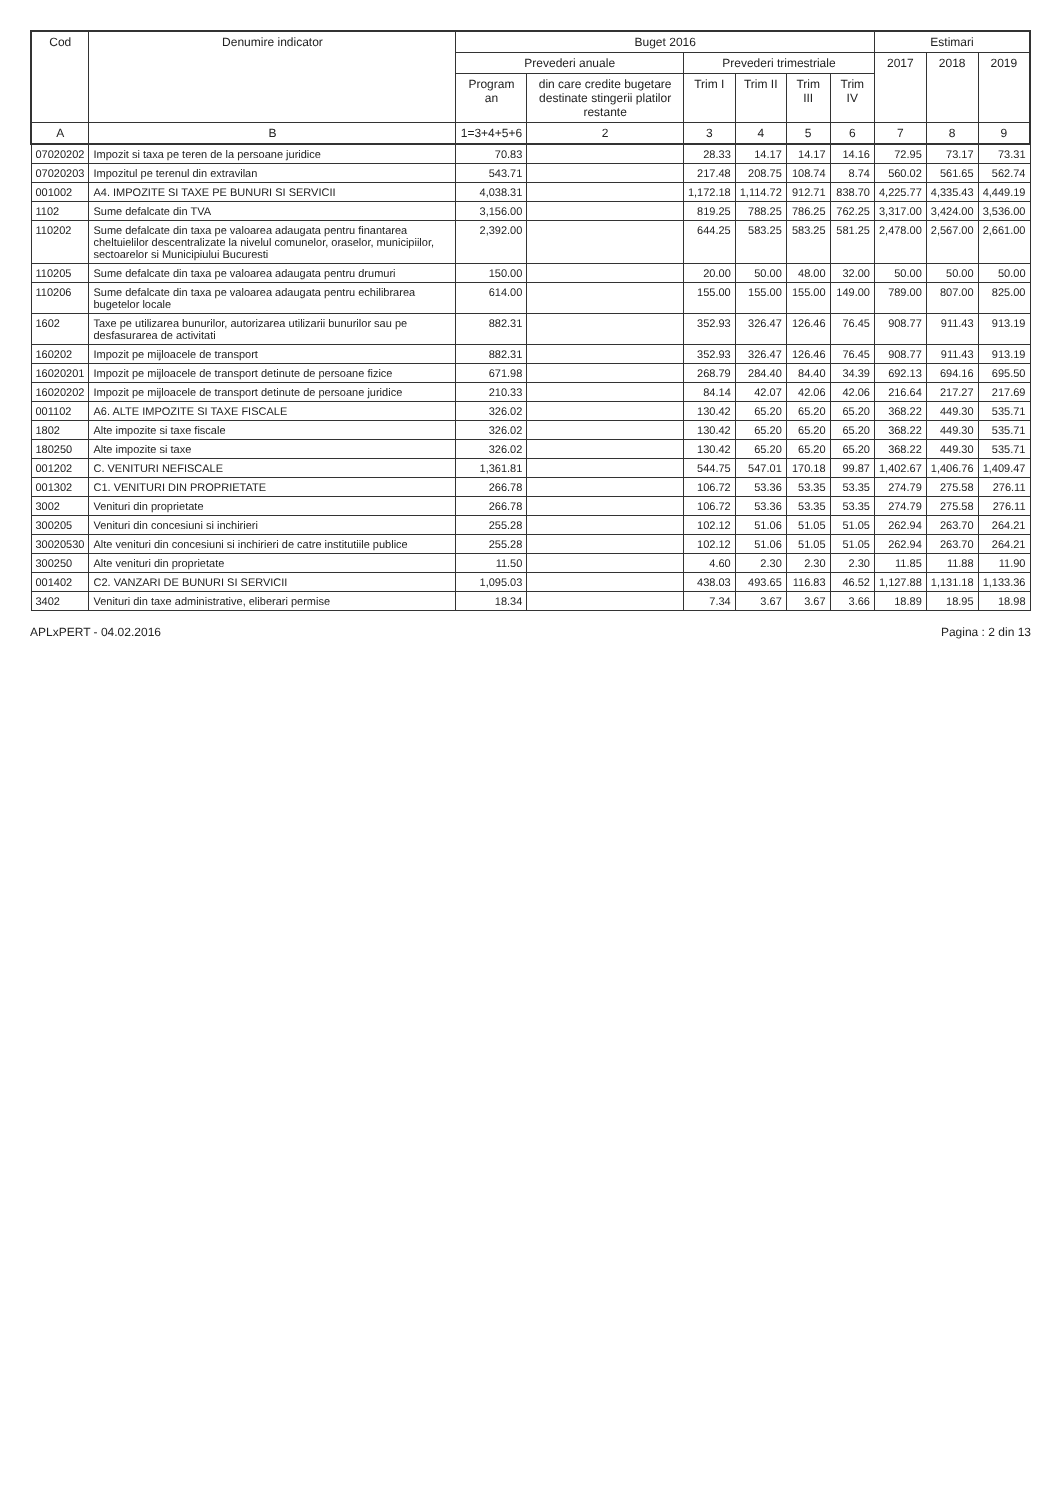| Cod | Denumire indicator | Buget 2016 | | | | | | Estimari | | |
| --- | --- | --- | --- | --- | --- | --- | --- | --- | --- | --- |
| | | Prevederi anuale | | Prevederi trimestriale | | | | 2017 | 2018 | 2019 |
| | | Program an | din care credite bugetare destinate stingerii platilor restante | Trim I | Trim II | Trim III | Trim IV | | | |
| A | B | 1=3+4+5+6 | 2 | 3 | 4 | 5 | 6 | 7 | 8 | 9 |
| 07020202 | Impozit si taxa pe teren de la persoane juridice | 70.83 | | 28.33 | 14.17 | 14.17 | 14.16 | 72.95 | 73.17 | 73.31 |
| 07020203 | Impozitul pe terenul din extravilan | 543.71 | | 217.48 | 208.75 | 108.74 | 8.74 | 560.02 | 561.65 | 562.74 |
| 001002 | A4. IMPOZITE SI TAXE PE BUNURI SI SERVICII | 4,038.31 | | 1,172.18 | 1,114.72 | 912.71 | 838.70 | 4,225.77 | 4,335.43 | 4,449.19 |
| 1102 | Sume defalcate din TVA | 3,156.00 | | 819.25 | 788.25 | 786.25 | 762.25 | 3,317.00 | 3,424.00 | 3,536.00 |
| 110202 | Sume defalcate din taxa pe valoarea adaugata pentru finantarea cheltuielilor descentralizate la nivelul comunelor, oraselor, municipiilor, sectoarelor si Municipiului Bucuresti | 2,392.00 | | 644.25 | 583.25 | 583.25 | 581.25 | 2,478.00 | 2,567.00 | 2,661.00 |
| 110205 | Sume defalcate din taxa pe valoarea adaugata pentru drumuri | 150.00 | | 20.00 | 50.00 | 48.00 | 32.00 | 50.00 | 50.00 | 50.00 |
| 110206 | Sume defalcate din taxa pe valoarea adaugata pentru echilibrarea bugetelor locale | 614.00 | | 155.00 | 155.00 | 155.00 | 149.00 | 789.00 | 807.00 | 825.00 |
| 1602 | Taxe pe utilizarea bunurilor, autorizarea utilizarii bunurilor sau pe desfasurarea de activitati | 882.31 | | 352.93 | 326.47 | 126.46 | 76.45 | 908.77 | 911.43 | 913.19 |
| 160202 | Impozit pe mijloacele de transport | 882.31 | | 352.93 | 326.47 | 126.46 | 76.45 | 908.77 | 911.43 | 913.19 |
| 16020201 | Impozit pe mijloacele de transport detinute de persoane fizice | 671.98 | | 268.79 | 284.40 | 84.40 | 34.39 | 692.13 | 694.16 | 695.50 |
| 16020202 | Impozit pe mijloacele de transport detinute de persoane juridice | 210.33 | | 84.14 | 42.07 | 42.06 | 42.06 | 216.64 | 217.27 | 217.69 |
| 001102 | A6. ALTE IMPOZITE SI TAXE FISCALE | 326.02 | | 130.42 | 65.20 | 65.20 | 65.20 | 368.22 | 449.30 | 535.71 |
| 1802 | Alte impozite si taxe fiscale | 326.02 | | 130.42 | 65.20 | 65.20 | 65.20 | 368.22 | 449.30 | 535.71 |
| 180250 | Alte impozite si taxe | 326.02 | | 130.42 | 65.20 | 65.20 | 65.20 | 368.22 | 449.30 | 535.71 |
| 001202 | C. VENITURI NEFISCALE | 1,361.81 | | 544.75 | 547.01 | 170.18 | 99.87 | 1,402.67 | 1,406.76 | 1,409.47 |
| 001302 | C1. VENITURI DIN PROPRIETATE | 266.78 | | 106.72 | 53.36 | 53.35 | 53.35 | 274.79 | 275.58 | 276.11 |
| 3002 | Venituri din proprietate | 266.78 | | 106.72 | 53.36 | 53.35 | 53.35 | 274.79 | 275.58 | 276.11 |
| 300205 | Venituri din concesiuni si inchirieri | 255.28 | | 102.12 | 51.06 | 51.05 | 51.05 | 262.94 | 263.70 | 264.21 |
| 30020530 | Alte venituri din concesiuni si inchirieri de catre institutiile publice | 255.28 | | 102.12 | 51.06 | 51.05 | 51.05 | 262.94 | 263.70 | 264.21 |
| 300250 | Alte venituri din proprietate | 11.50 | | 4.60 | 2.30 | 2.30 | 2.30 | 11.85 | 11.88 | 11.90 |
| 001402 | C2. VANZARI DE BUNURI SI SERVICII | 1,095.03 | | 438.03 | 493.65 | 116.83 | 46.52 | 1,127.88 | 1,131.18 | 1,133.36 |
| 3402 | Venituri din taxe administrative, eliberari permise | 18.34 | | 7.34 | 3.67 | 3.67 | 3.66 | 18.89 | 18.95 | 18.98 |
APLxPERT - 04.02.2016 Pagina : 2 din 13